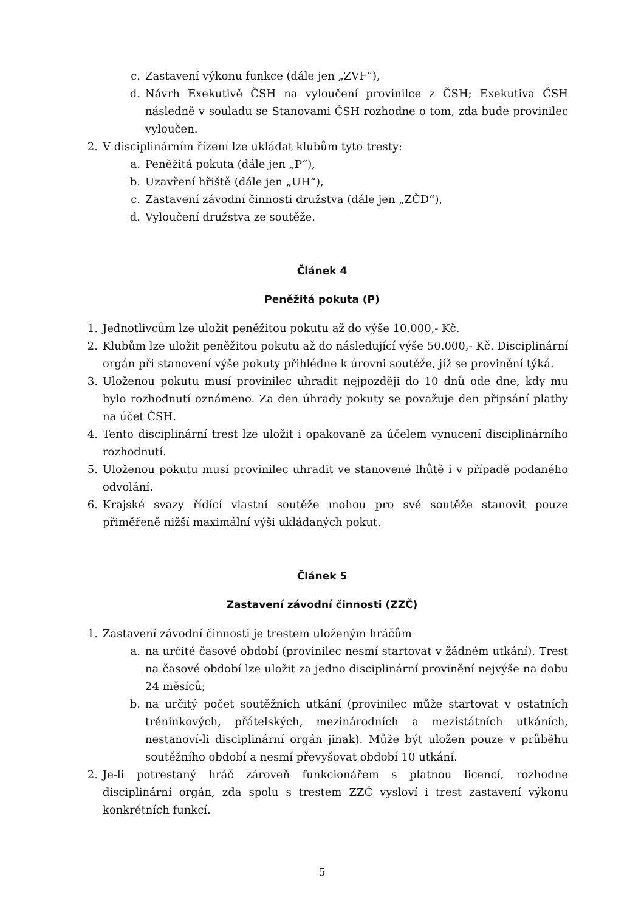c. Zastavení výkonu funkce (dále jen „ZVF“),
d. Návrh Exekutivě ČSH na vyloučení provinilce z ČSH; Exekutiva ČSH následně v souladu se Stanovami ČSH rozhodne o tom, zda bude provinilec vyloučen.
2. V disciplinárním řízení lze ukládat klubům tyto tresty:
a. Peněžitá pokuta (dále jen „P“),
b. Uzavření hřiště (dále jen „UH“),
c. Zastavení závodní činnosti družstva (dále jen „ZČD“),
d. Vyloučení družstva ze soutěže.
Článek 4
Peněžitá pokuta (P)
1. Jednotlivcům lze uložit peněžitou pokutu až do výše 10.000,- Kč.
2. Klubům lze uložit peněžitou pokutu až do následující výše 50.000,- Kč. Disciplinární orgán při stanovení výše pokuty přihlédne k úrovni soutěže, jíž se provinění týká.
3. Uloženou pokutu musí provinilec uhradit nejpozději do 10 dnů ode dne, kdy mu bylo rozhodnutí oznámeno. Za den úhrady pokuty se považuje den připsání platby na účet ČSH.
4. Tento disciplinární trest lze uložit i opakovaně za účelem vynucení disciplinárního rozhodnutí.
5. Uloženou pokutu musí provinilec uhradit ve stanovené lhůtě i v případě podaného odvolání.
6. Krajské svazy řídící vlastní soutěže mohou pro své soutěže stanovit pouze přiměřeně nižší maximální výši ukládaných pokut.
Článek 5
Zastavení závodní činnosti (ZZČ)
1. Zastavení závodní činnosti je trestem uloženým hráčům
a. na určité časové období (provinilec nesmí startovat v žádném utkání). Trest na časové období lze uložit za jedno disciplinární provinění nejvýše na dobu 24 měsíců;
b. na určitý počet soutěžních utkání (provinilec může startovat v ostatních tréninkových, přátelských, mezinárodních a mezistátních utkáních, nestanoví-li disciplinární orgán jinak). Může být uložen pouze v průběhu soutěžního období a nesmí převyšovat období 10 utkání.
2. Je-li potrestaný hráč zároveň funkcionářem s platnou licencí, rozhodne disciplinární orgán, zda spolu s trestem ZZČ vysloví i trest zastavení výkonu konkrétních funkcí.
5